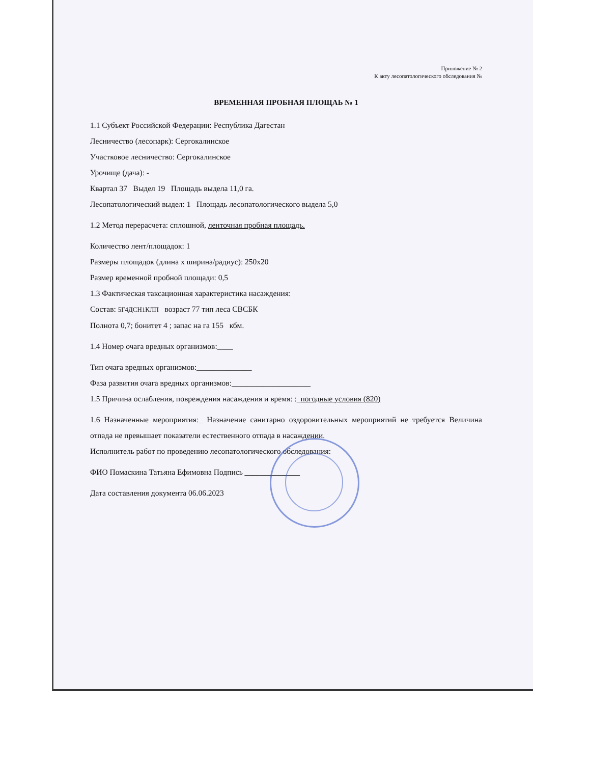Приложение № 2
К акту лесопатологического обследования №
ВРЕМЕННАЯ ПРОБНАЯ ПЛОЩАЬ № 1
1.1 Субъект Российской Федерации: Республика Дагестан
Лесничество (лесопарк): Сергокалинское
Участковое лесничество: Сергокалинское
Урочище (дача): -
Квартал 37 Выдел 19 Площадь выдела 11,0 га.
Лесопатологический выдел: 1 Площадь лесопатологического выдела 5,0
1.2 Метод перерасчета: сплошной, ленточная пробная площадь.
Количество лент/площадок: 1
Размеры площадок (длина х ширина/радиус): 250х20
Размер временной пробной площади: 0,5
1.3 Фактическая таксационная характеристика насаждения:
Состав: 5Г4ДСН1КЛП возраст 77 тип леса СВСБК
Полнота 0,7; бонитет 4 ; запас на га 155 кбм.
1.4 Номер очага вредных организмов:____
Тип очага вредных организмов:______________
Фаза развития очага вредных организмов:____________________
1.5 Причина ослабления, повреждения насаждения и время: :_погодные условия (820)
1.6 Назначенные мероприятия:_ Назначение санитарно оздоровительных мероприятий не требуется Величина отпада не превышает показатели естественного отпада в насаждении.
Исполнитель работ по проведению лесопатологического обследования:
ФИО Помаскина Татьяна Ефимовна Подпись ______________
Дата составления документа 06.06.2023